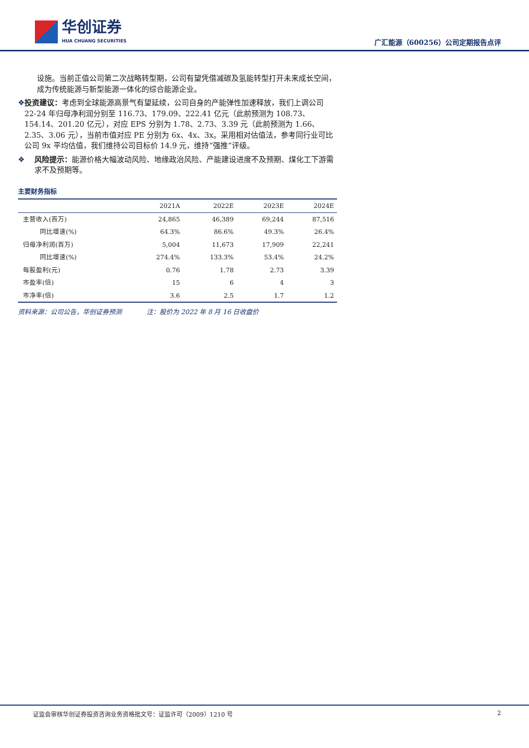华创证券
HUA CHUANG SECURITIES
广汇能源（600256）公司定期报告点评
设施。当前正值公司第二次战略转型期，公司有望凭借减碳及氢能转型打开未来成长空间，成为传统能源与新型能源一体化的综合能源企业。
❖ 投资建议：考虑到全球能源高景气有望延续，公司自身的产能弹性加速释放，我们上调公司 22-24 年归母净利润分别至 116.73、179.09、222.41 亿元（此前预测为 108.73、154.14、201.20 亿元），对应 EPS 分别为 1.78、2.73、3.39 元（此前预测为 1.66、2.35、3.06 元），当前市值对应 PE 分别为 6x、4x、3x。采用相对估值法，参考同行业可比公司 9x 平均估值，我们维持公司目标价 14.9 元，维持“强推”评级。
❖ 风险提示：能源价格大幅波动风险、地缘政治风险、产能建设进度不及预期、煤化工下游需求不及预期等。
主要财务指标
| | 2021A | 2022E | 2023E | 2024E |
| --- | --- | --- | --- | --- |
| 主营收入(百万) | 24,865 | 46,389 | 69,244 | 87,516 |
| 同比增速(%) | 64.3% | 86.6% | 49.3% | 26.4% |
| 归母净利润(百万) | 5,004 | 11,673 | 17,909 | 22,241 |
| 同比增速(%) | 274.4% | 133.3% | 53.4% | 24.2% |
| 每股盈利(元) | 0.76 | 1.78 | 2.73 | 3.39 |
| 市盈率(倍) | 15 | 6 | 4 | 3 |
| 市净率(倍) | 3.6 | 2.5 | 1.7 | 1.2 |
资料来源：公司公告，华创证券预测 注：股价为 2022 年 8 月 16 日收盘价
证监会审核华创证券投资咨询业务资格批文号：证监许可（2009）1210 号 2